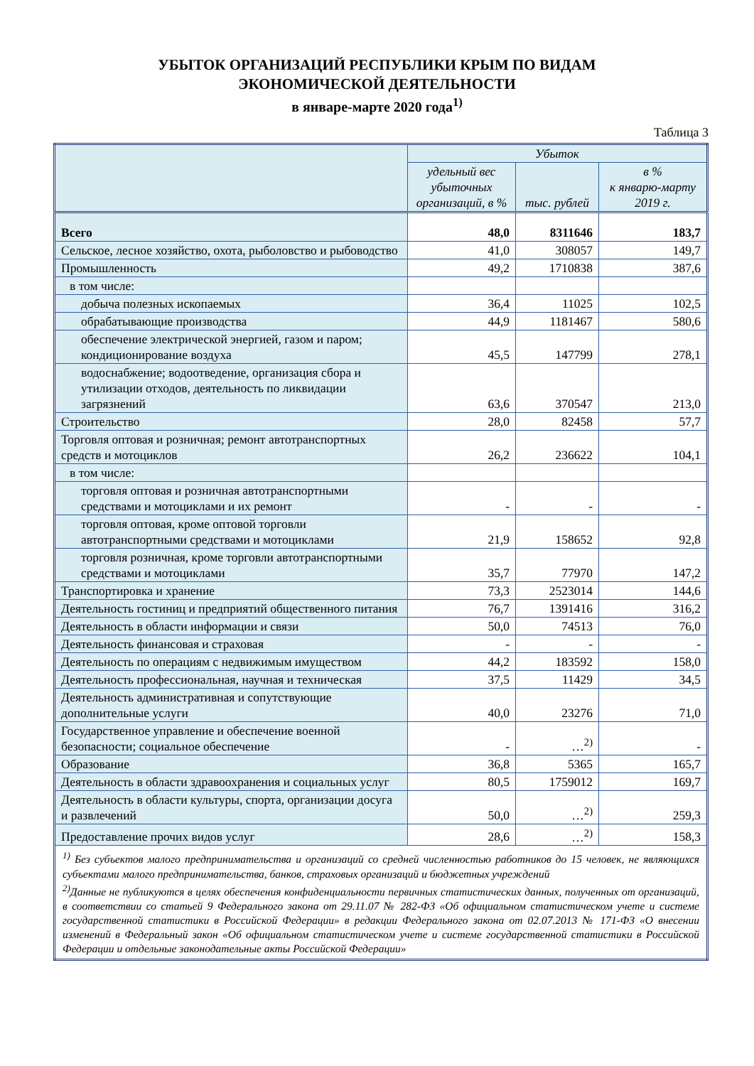УБЫТОК ОРГАНИЗАЦИЙ РЕСПУБЛИКИ КРЫМ ПО ВИДАМ
ЭКОНОМИЧЕСКОЙ ДЕЯТЕЛЬНОСТИ
в январе-марте 2020 года<sup>1)</sup>
Таблица 3
| | Убыток | | |
| --- | --- | --- | --- |
| | удельный вес убыточных организаций, в % | тыс. рублей | в % к январю-марту 2019 г. |
| Всего | 48,0 | 8311646 | 183,7 |
| Сельское, лесное хозяйство, охота, рыболовство и рыбоводство | 41,0 | 308057 | 149,7 |
| Промышленность | 49,2 | 1710838 | 387,6 |
| в том числе: | | | |
| добыча полезных ископаемых | 36,4 | 11025 | 102,5 |
| обрабатывающие производства | 44,9 | 1181467 | 580,6 |
| обеспечение электрической энергией, газом и паром; кондиционирование воздуха | 45,5 | 147799 | 278,1 |
| водоснабжение; водоотведение, организация сбора и утилизации отходов, деятельность по ликвидации загрязнений | 63,6 | 370547 | 213,0 |
| Строительство | 28,0 | 82458 | 57,7 |
| Торговля оптовая и розничная; ремонт автотранспортных средств и мотоциклов | 26,2 | 236622 | 104,1 |
| в том числе: | | | |
| торговля оптовая и розничная автотранспортными средствами и мотоциклами и их ремонт | - | - | - |
| торговля оптовая, кроме оптовой торговли автотранспортными средствами и мотоциклами | 21,9 | 158652 | 92,8 |
| торговля розничная, кроме торговли автотранспортными средствами и мотоциклами | 35,7 | 77970 | 147,2 |
| Транспортировка и хранение | 73,3 | 2523014 | 144,6 |
| Деятельность гостиниц и предприятий общественного питания | 76,7 | 1391416 | 316,2 |
| Деятельность в области информации и связи | 50,0 | 74513 | 76,0 |
| Деятельность финансовая и страховая | - | - | - |
| Деятельность по операциям с недвижимым имуществом | 44,2 | 183592 | 158,0 |
| Деятельность профессиональная, научная и техническая | 37,5 | 11429 | 34,5 |
| Деятельность административная и сопутствующие дополнительные услуги | 40,0 | 23276 | 71,0 |
| Государственное управление и обеспечение военной безопасности; социальное обеспечение | - | …<sup>2)</sup> | - |
| Образование | 36,8 | 5365 | 165,7 |
| Деятельность в области здравоохранения и социальных услуг | 80,5 | 1759012 | 169,7 |
| Деятельность в области культуры, спорта, организации досуга и развлечений | 50,0 | …<sup>2)</sup> | 259,3 |
| Предоставление прочих видов услуг | 28,6 | …<sup>2)</sup> | 158,3 |
| <sup>1)</sup> Без субъектов малого предпринимательства и организаций со средней численностью работников до 15 человек, не являющихся субъектами малого предпринимательства, банков, страховых организаций и бюджетных учреждений <sup>2)</sup> Данные не публикуются в целях обеспечения конфиденциальности первичных статистических данных, полученных от организаций, в соответствии со статьей 9 Федерального закона от 29.11.07 № 282-ФЗ «Об официальном статистическом учете и системе государственной статистики в Российской Федерации» в редакции Федерального закона от 02.07.2013 № 171-ФЗ «О внесении изменений в Федеральный закон «Об официальном статистическом учете и системе государственной статистики в Российской Федерации и отдельные законодательные акты Российской Федерации» | | | |